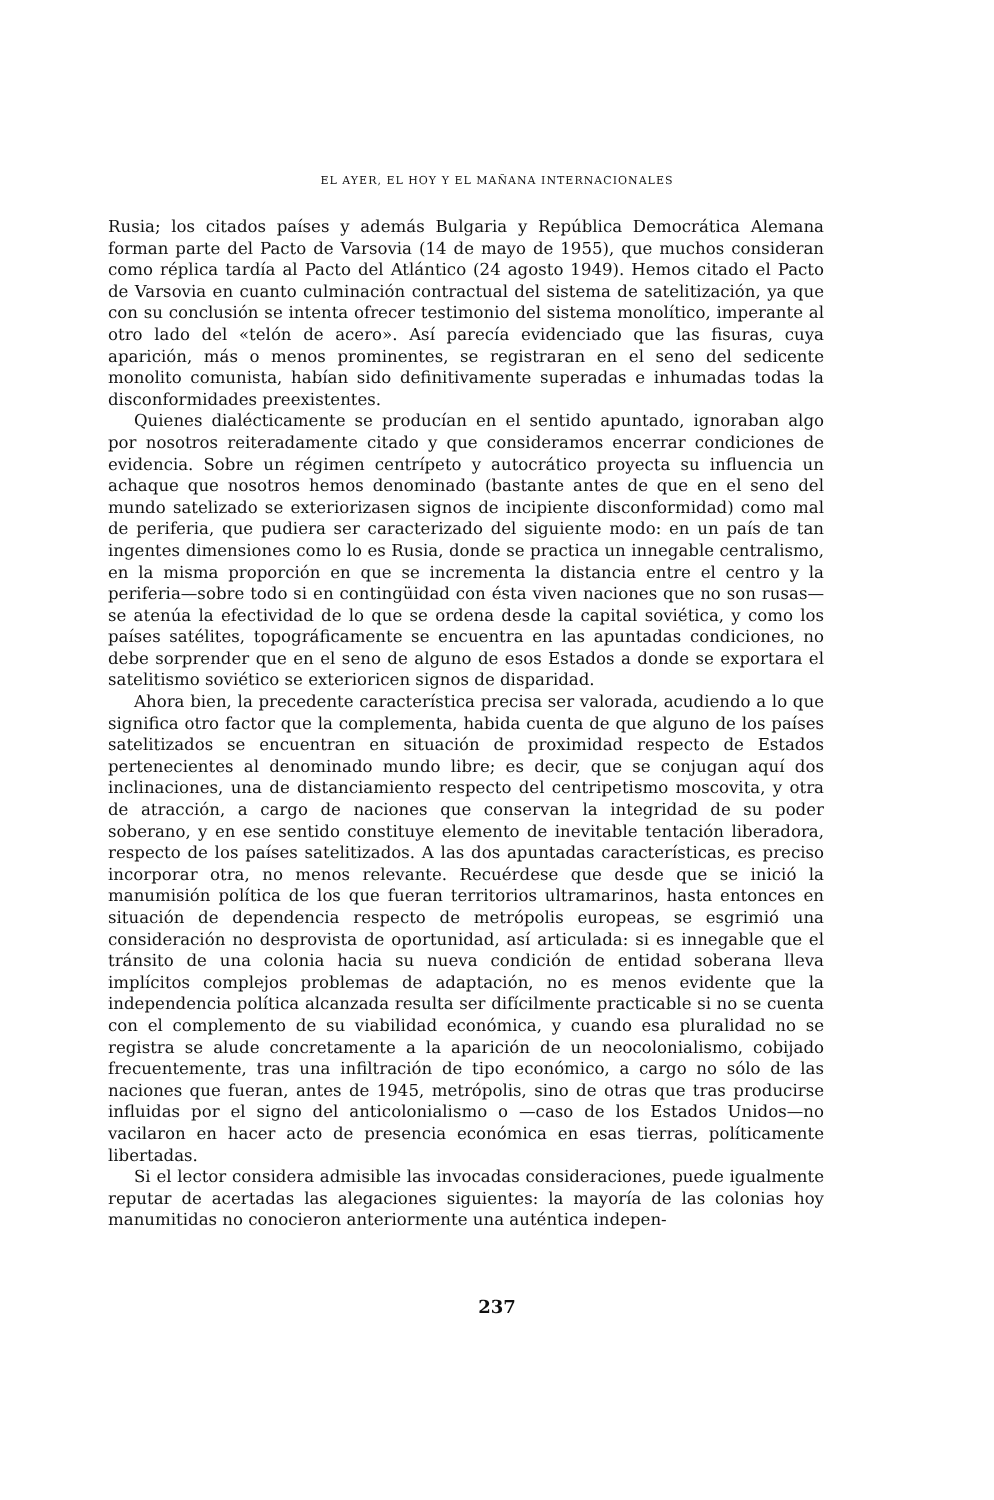EL AYER, EL HOY Y EL MAÑANA INTERNACIONALES
Rusia; los citados países y además Bulgaria y República Democrática Alemana forman parte del Pacto de Varsovia (14 de mayo de 1955), que muchos consideran como réplica tardía al Pacto del Atlántico (24 agosto 1949). Hemos citado el Pacto de Varsovia en cuanto culminación contractual del sistema de satelitización, ya que con su conclusión se intenta ofrecer testimonio del sistema monolítico, imperante al otro lado del «telón de acero». Así parecía evidenciado que las fisuras, cuya aparición, más o menos prominentes, se registraran en el seno del sedicente monolito comunista, habían sido definitivamente superadas e inhumadas todas la disconformidades preexistentes.
Quienes dialécticamente se producían en el sentido apuntado, ignoraban algo por nosotros reiteradamente citado y que consideramos encerrar condiciones de evidencia. Sobre un régimen centrípeto y autocrático proyecta su influencia un achaque que nosotros hemos denominado (bastante antes de que en el seno del mundo satelizado se exteriorizasen signos de incipiente disconformidad) como mal de periferia, que pudiera ser caracterizado del siguiente modo: en un país de tan ingentes dimensiones como lo es Rusia, donde se practica un innegable centralismo, en la misma proporción en que se incrementa la distancia entre el centro y la periferia—sobre todo si en contingüidad con ésta viven naciones que no son rusas—se atenúa la efectividad de lo que se ordena desde la capital soviética, y como los países satélites, topográficamente se encuentra en las apuntadas condiciones, no debe sorprender que en el seno de alguno de esos Estados a donde se exportara el satelitismo soviético se exterioricen signos de disparidad.
Ahora bien, la precedente característica precisa ser valorada, acudiendo a lo que significa otro factor que la complementa, habida cuenta de que alguno de los países satelitizados se encuentran en situación de proximidad respecto de Estados pertenecientes al denominado mundo libre; es decir, que se conjugan aquí dos inclinaciones, una de distanciamiento respecto del centripetismo moscovita, y otra de atracción, a cargo de naciones que conservan la integridad de su poder soberano, y en ese sentido constituye elemento de inevitable tentación liberadora, respecto de los países satelitizados. A las dos apuntadas características, es preciso incorporar otra, no menos relevante. Recuérdese que desde que se inició la manumisión política de los que fueran territorios ultramarinos, hasta entonces en situación de dependencia respecto de metrópolis europeas, se esgrimió una consideración no desprovista de oportunidad, así articulada: si es innegable que el tránsito de una colonia hacia su nueva condición de entidad soberana lleva implícitos complejos problemas de adaptación, no es menos evidente que la independencia política alcanzada resulta ser difícilmente practicable si no se cuenta con el complemento de su viabilidad económica, y cuando esa pluralidad no se registra se alude concretamente a la aparición de un neocolonialismo, cobijado frecuentemente, tras una infiltración de tipo económico, a cargo no sólo de las naciones que fueran, antes de 1945, metrópolis, sino de otras que tras producirse influidas por el signo del anticolonialismo o —caso de los Estados Unidos—no vacilaron en hacer acto de presencia económica en esas tierras, políticamente libertadas.
Si el lector considera admisible las invocadas consideraciones, puede igualmente reputar de acertadas las alegaciones siguientes: la mayoría de las colonias hoy manumitidas no conocieron anteriormente una auténtica indepen-
237